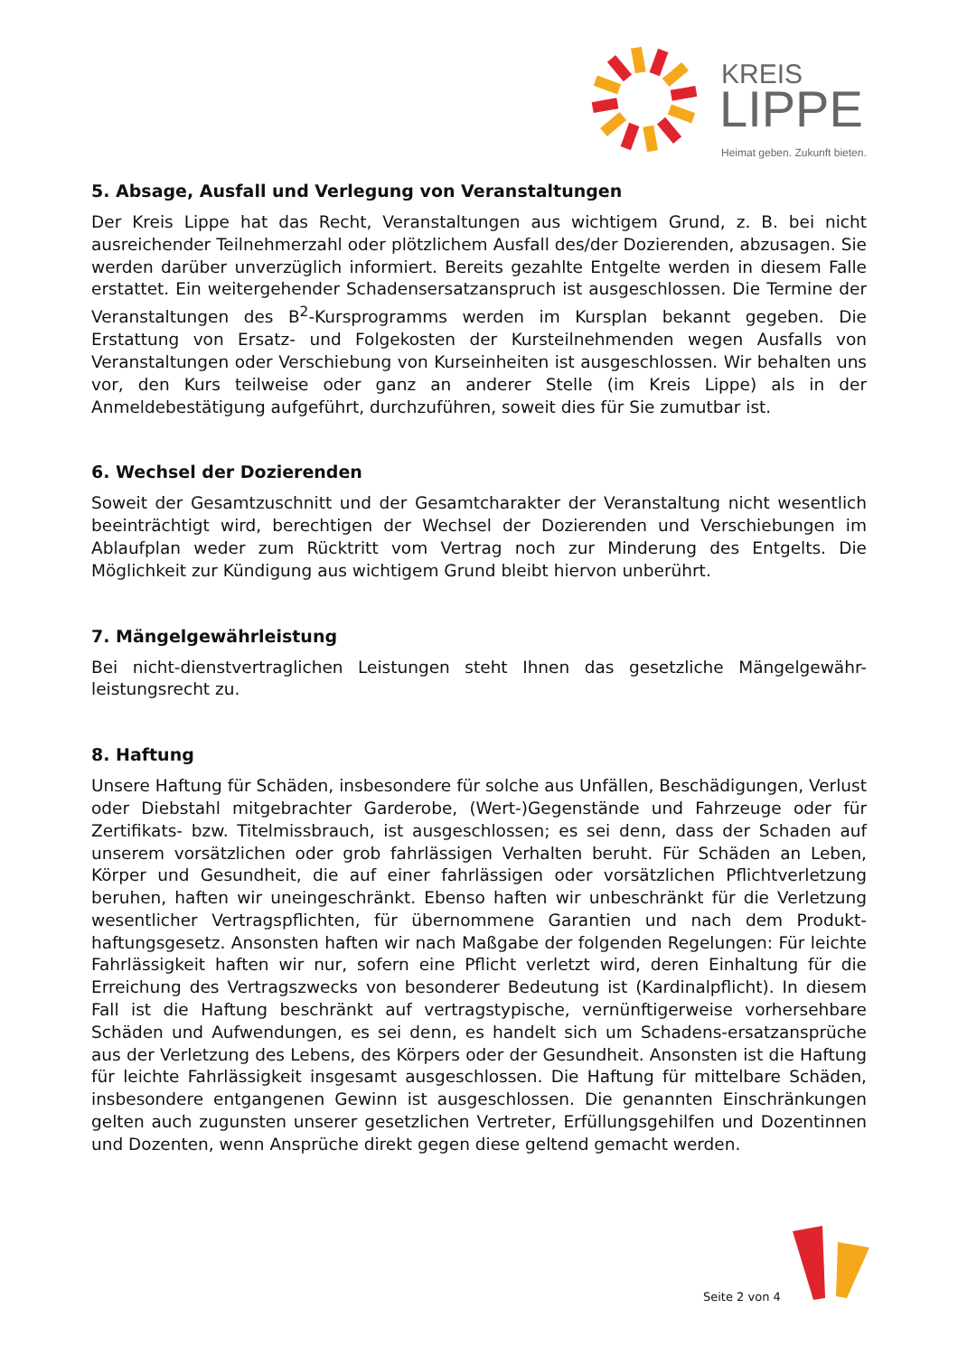KREIS
LIPPE
Heimat geben. Zukunft bieten.
5. Absage, Ausfall und Verlegung von Veranstaltungen
Der Kreis Lippe hat das Recht, Veranstaltungen aus wichtigem Grund, z. B. bei nicht ausreichender Teilnehmerzahl oder plötzlichem Ausfall des/der Dozierenden, abzusagen. Sie werden darüber unverzüglich informiert. Bereits gezahlte Entgelte werden in diesem Falle erstattet. Ein weitergehender Schadensersatzanspruch ist ausgeschlossen. Die Termine der Veranstaltungen des B<sup>2</sup>-Kursprogramms werden im Kursplan bekannt gegeben. Die Erstattung von Ersatz- und Folgekosten der Kursteilnehmenden wegen Ausfalls von Veranstaltungen oder Verschiebung von Kurseinheiten ist ausgeschlossen. Wir behalten uns vor, den Kurs teilweise oder ganz an anderer Stelle (im Kreis Lippe) als in der Anmeldebestätigung aufgeführt, durchzuführen, soweit dies für Sie zumutbar ist.
6. Wechsel der Dozierenden
Soweit der Gesamtzuschnitt und der Gesamtcharakter der Veranstaltung nicht wesentlich beeinträchtigt wird, berechtigen der Wechsel der Dozierenden und Verschiebungen im Ablaufplan weder zum Rücktritt vom Vertrag noch zur Minderung des Entgelts. Die Möglichkeit zur Kündigung aus wichtigem Grund bleibt hiervon unberührt.
7. Mängelgewährleistung
Bei nicht-dienstvertraglichen Leistungen steht Ihnen das gesetzliche Mängelgewähr-leistungsrecht zu.
8. Haftung
Unsere Haftung für Schäden, insbesondere für solche aus Unfällen, Beschädigungen, Verlust oder Diebstahl mitgebrachter Garderobe, (Wert-)Gegenstände und Fahrzeuge oder für Zertifikats- bzw. Titelmissbrauch, ist ausgeschlossen; es sei denn, dass der Schaden auf unserem vorsätzlichen oder grob fahrlässigen Verhalten beruht. Für Schäden an Leben, Körper und Gesundheit, die auf einer fahrlässigen oder vorsätzlichen Pflichtverletzung beruhen, haften wir uneingeschränkt. Ebenso haften wir unbeschränkt für die Verletzung wesentlicher Vertragspflichten, für übernommene Garantien und nach dem Produkt-haftungsgesetz. Ansonsten haften wir nach Maßgabe der folgenden Regelungen: Für leichte Fahrlässigkeit haften wir nur, sofern eine Pflicht verletzt wird, deren Einhaltung für die Erreichung des Vertragszwecks von besonderer Bedeutung ist (Kardinalpflicht). In diesem Fall ist die Haftung beschränkt auf vertragstypische, vernünftigerweise vorhersehbare Schäden und Aufwendungen, es sei denn, es handelt sich um Schadens-ersatzansprüche aus der Verletzung des Lebens, des Körpers oder der Gesundheit. Ansonsten ist die Haftung für leichte Fahrlässigkeit insgesamt ausgeschlossen. Die Haftung für mittelbare Schäden, insbesondere entgangenen Gewinn ist ausgeschlossen. Die genannten Einschränkungen gelten auch zugunsten unserer gesetzlichen Vertreter, Erfüllungsgehilfen und Dozentinnen und Dozenten, wenn Ansprüche direkt gegen diese geltend gemacht werden.
Seite 2 von 4